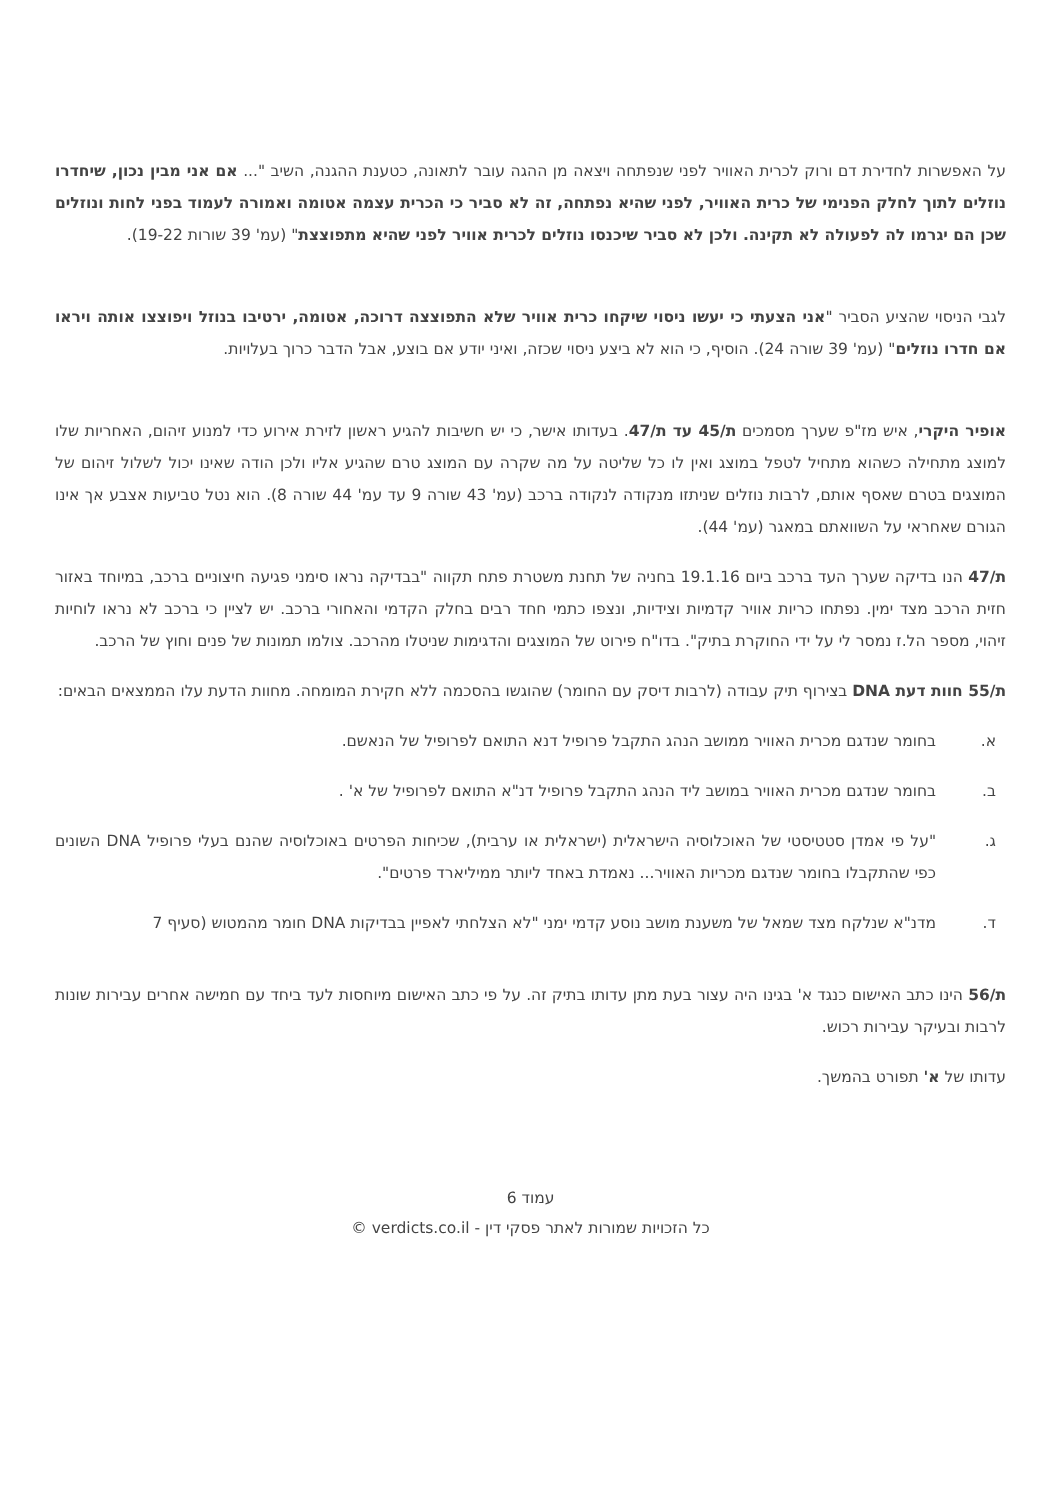על האפשרות לחדירת דם ורוק לכרית האוויר לפני שנפתחה ויצאה מן ההגה עובר לתאונה, כטענת ההגנה, השיב "... אם אני מבין נכון, שיחדרו נוזלים לתוך לחלק הפנימי של כרית האוויר, לפני שהיא נפתחה, זה לא סביר כי הכרית עצמה אטומה ואמורה לעמוד בפני לחות ונוזלים שכן הם יגרמו לה לפעולה לא תקינה. ולכן לא סביר שיכנסו נוזלים לכרית אוויר לפני שהיא מתפוצצת" (עמ' 39 שורות 19-22).
לגבי הניסוי שהציע הסביר "אני הצעתי כי יעשו ניסוי שיקחו כרית אוויר שלא התפוצצה דרוכה, אטומה, ירטיבו בנוזל ויפוצצו אותה ויראו אם חדרו נוזלים" (עמ' 39 שורה 24). הוסיף, כי הוא לא ביצע ניסוי שכזה, ואיני יודע אם בוצע, אבל הדבר כרוך בעלויות.
אופיר היקרי, איש מז"פ שערך מסמכים ת/45 עד ת/47. בעדותו אישר, כי יש חשיבות להגיע ראשון לזירת אירוע כדי למנוע זיהום, האחריות שלו למוצג מתחילה כשהוא מתחיל לטפל במוצג ואין לו כל שליטה על מה שקרה עם המוצג טרם שהגיע אליו ולכן הודה שאינו יכול לשלול זיהום של המוצגים בטרם שאסף אותם, לרבות נוזלים שניתזו מנקודה לנקודה ברכב (עמ' 43 שורה 9 עד עמ' 44 שורה 8). הוא נטל טביעות אצבע אך אינו הגורם שאחראי על השוואתם במאגר (עמ' 44).
ת/47 הנו בדיקה שערך העד ברכב ביום 19.1.16 בחניה של תחנת משטרת פתח תקווה "בבדיקה נראו סימני פגיעה חיצוניים ברכב, במיוחד באזור חזית הרכב מצד ימין. נפתחו כריות אוויר קדמיות וצידיות, ונצפו כתמי חחד רבים בחלק הקדמי והאחורי ברכב. יש לציין כי ברכב לא נראו לוחיות זיהוי, מספר הל.ז נמסר לי על ידי החוקרת בתיק". בדו"ח פירוט של המוצגים והדגימות שניטלו מהרכב. צולמו תמונות של פנים וחוץ של הרכב.
ת/55 חוות דעת DNA בצירוף תיק עבודה (לרבות דיסק עם החומר) שהוגשו בהסכמה ללא חקירת המומחה. מחוות הדעת עלו הממצאים הבאים:
א. בחומר שנדגם מכרית האוויר ממושב הנהג התקבל פרופיל דנא התואם לפרופיל של הנאשם.
ב. בחומר שנדגם מכרית האוויר במושב ליד הנהג התקבל פרופיל דנ"א התואם לפרופיל של א' .
ג. "על פי אמדן סטטיסטי של האוכלוסיה הישראלית (ישראלית או ערבית), שכיחות הפרטים באוכלוסיה שהנם בעלי פרופיל DNA השונים כפי שהתקבלו בחומר שנדגם מכריות האוויר... נאמדת באחד ליותר ממיליארד פרטים".
ד. מדנ"א שנלקח מצד שמאל של משענת מושב נוסע קדמי ימני "לא הצלחתי לאפיין בבדיקות DNA חומר מהמטוש (סעיף 7
ת/56 הינו כתב האישום כנגד א' בגינו היה עצור בעת מתן עדותו בתיק זה. על פי כתב האישום מיוחסות לעד ביחד עם חמישה אחרים עבירות שונות לרבות ובעיקר עבירות רכוש.
עדותו של א' תפורט בהמשך.
עמוד 6
כל הזכויות שמורות לאתר פסקי דין - verdicts.co.il ©